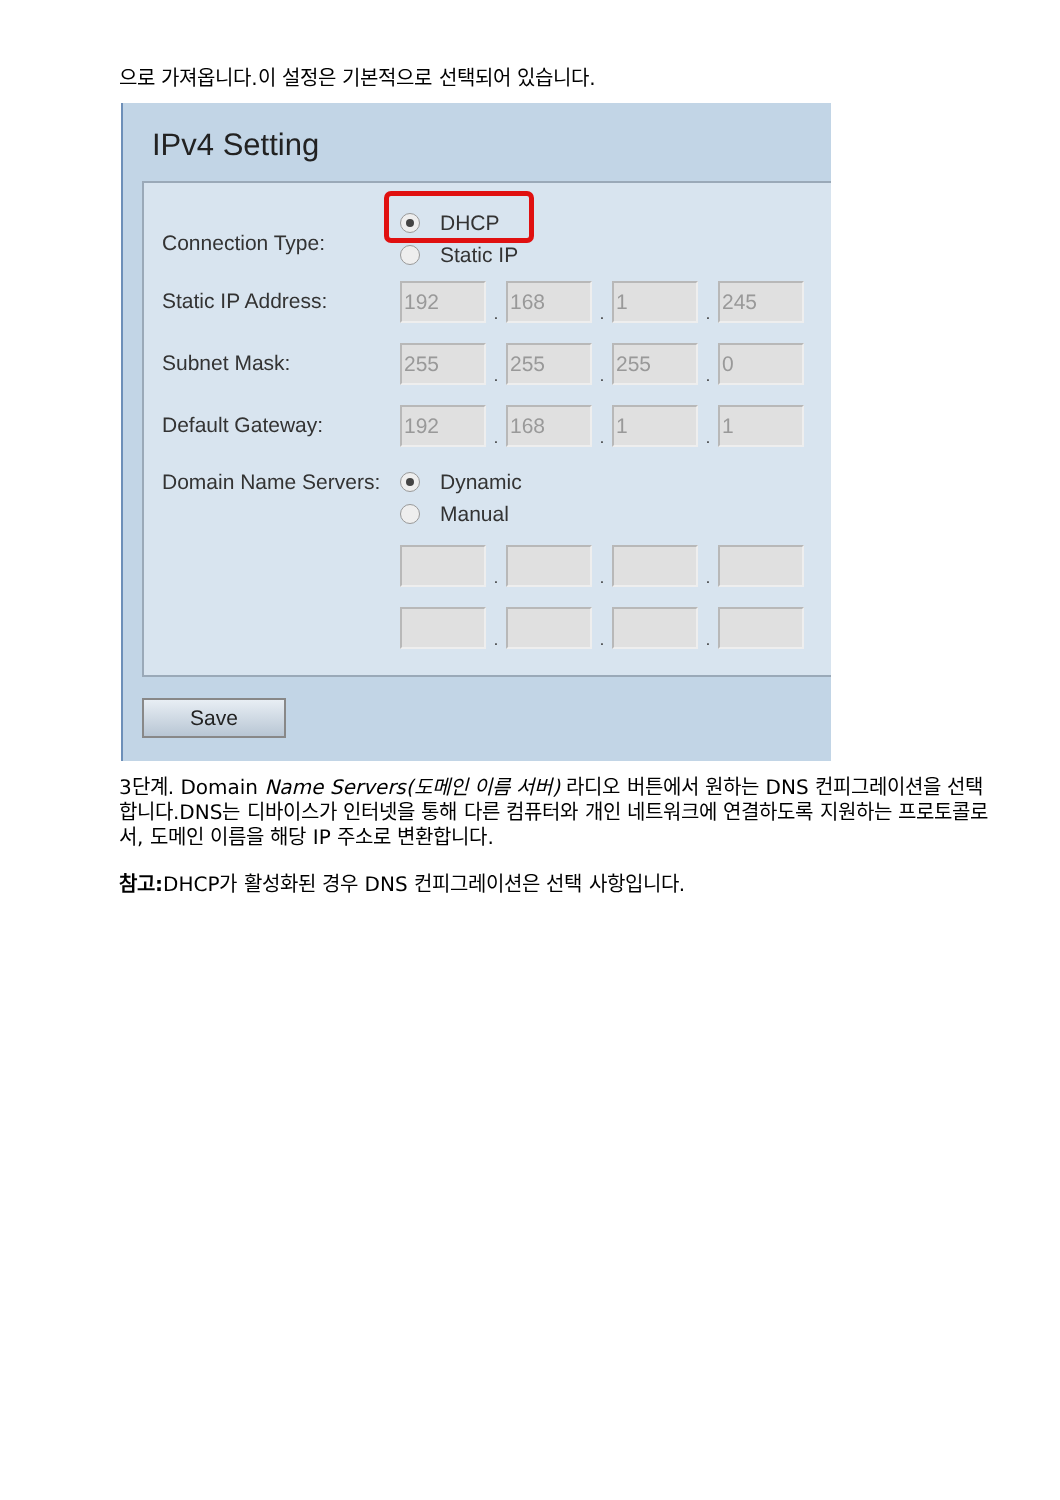으로 가져옵니다.이 설정은 기본적으로 선택되어 있습니다.
IPv4 Setting
Connection Type:
DHCP
Static IP
Static IP Address:
192
.
168
.
1
.
245
Subnet Mask:
255
.
255
.
255
.
0
Default Gateway:
192
.
168
.
1
.
1
Domain Name Servers:
Dynamic
Manual
.
.
.
.
.
.
Save
3단계. Domain Name Servers(도메인 이름 서버) 라디오 버튼에서 원하는 DNS 컨피그레이션을 선택합니다.DNS는 디바이스가 인터넷을 통해 다른 컴퓨터와 개인 네트워크에 연결하도록 지원하는 프로토콜로서, 도메인 이름을 해당 IP 주소로 변환합니다.
참고: DHCP가 활성화된 경우 DNS 컨피그레이션은 선택 사항입니다.